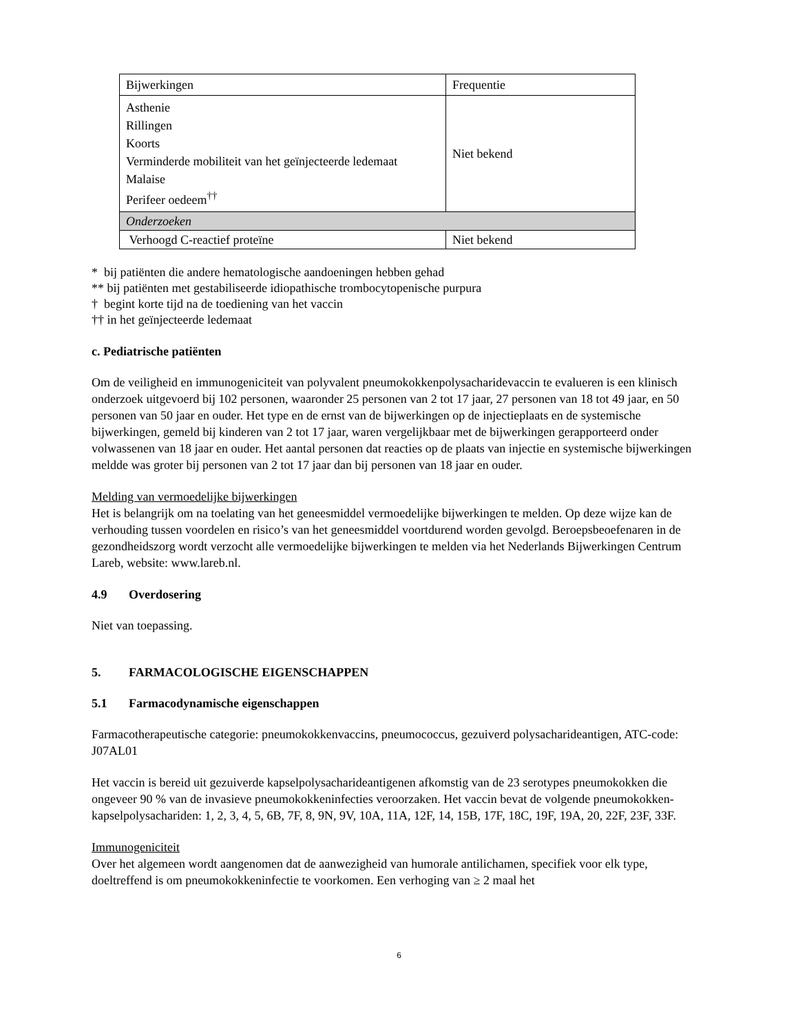| Bijwerkingen | Frequentie |
| Asthenie Rillingen Koorts Verminderde mobiliteit van het geïnjecteerde ledemaat Malaise Perifeer oedeem<sup>††</sup> | Niet bekend |
| Onderzoeken | |
| Verhoogd C-reactief proteïne | Niet bekend |
* bij patiënten die andere hematologische aandoeningen hebben gehad
** bij patiënten met gestabiliseerde idiopathische trombocytopenische purpura
† begint korte tijd na de toediening van het vaccin
†† in het geïnjecteerde ledemaat
c. Pediatrische patiënten
Om de veiligheid en immunogeniciteit van polyvalent pneumokokkenpolysacharidevaccin te evalueren is een klinisch onderzoek uitgevoerd bij 102 personen, waaronder 25 personen van 2 tot 17 jaar, 27 personen van 18 tot 49 jaar, en 50 personen van 50 jaar en ouder. Het type en de ernst van de bijwerkingen op de injectieplaats en de systemische bijwerkingen, gemeld bij kinderen van 2 tot 17 jaar, waren vergelijkbaar met de bijwerkingen gerapporteerd onder volwassenen van 18 jaar en ouder. Het aantal personen dat reacties op de plaats van injectie en systemische bijwerkingen meldde was groter bij personen van 2 tot 17 jaar dan bij personen van 18 jaar en ouder.
Melding van vermoedelijke bijwerkingen
Het is belangrijk om na toelating van het geneesmiddel vermoedelijke bijwerkingen te melden. Op deze wijze kan de verhouding tussen voordelen en risico’s van het geneesmiddel voortdurend worden gevolgd. Beroepsbeoefenaren in de gezondheidszorg wordt verzocht alle vermoedelijke bijwerkingen te melden via het Nederlands Bijwerkingen Centrum Lareb, website: www.lareb.nl.
4.9 Overdosering
Niet van toepassing.
5. FARMACOLOGISCHE EIGENSCHAPPEN
5.1 Farmacodynamische eigenschappen
Farmacotherapeutische categorie: pneumokokkenvaccins, pneumococcus, gezuiverd polysacharideantigen, ATC-code: J07AL01
Het vaccin is bereid uit gezuiverde kapselpolysacharideantigenen afkomstig van de 23 serotypes pneumokokken die ongeveer 90 % van de invasieve pneumokokkeninfecties veroorzaken. Het vaccin bevat de volgende pneumokokken-kapselpolysachariden: 1, 2, 3, 4, 5, 6B, 7F, 8, 9N, 9V, 10A, 11A, 12F, 14, 15B, 17F, 18C, 19F, 19A, 20, 22F, 23F, 33F.
Immunogeniciteit
Over het algemeen wordt aangenomen dat de aanwezigheid van humorale antilichamen, specifiek voor elk type, doeltreffend is om pneumokokkeninfectie te voorkomen. Een verhoging van ≥ 2 maal het
6